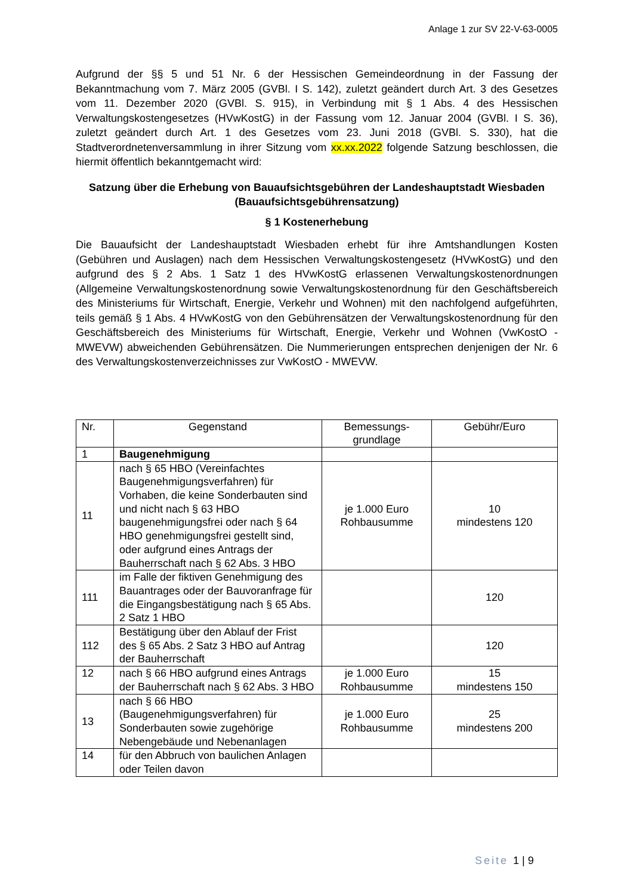Anlage 1 zur SV 22-V-63-0005
Aufgrund der §§ 5 und 51 Nr. 6 der Hessischen Gemeindeordnung in der Fassung der Bekanntmachung vom 7. März 2005 (GVBl. I S. 142), zuletzt geändert durch Art. 3 des Gesetzes vom 11. Dezember 2020 (GVBl. S. 915), in Verbindung mit § 1 Abs. 4 des Hessischen Verwaltungskostengesetzes (HVwKostG) in der Fassung vom 12. Januar 2004 (GVBl. I S. 36), zuletzt geändert durch Art. 1 des Gesetzes vom 23. Juni 2018 (GVBl. S. 330), hat die Stadtverordnetenversammlung in ihrer Sitzung vom xx.xx.2022 folgende Satzung beschlossen, die hiermit öffentlich bekanntgemacht wird:
Satzung über die Erhebung von Bauaufsichtsgebühren der Landeshauptstadt Wiesbaden (Bauaufsichtsgebührensatzung)
§ 1 Kostenerhebung
Die Bauaufsicht der Landeshauptstadt Wiesbaden erhebt für ihre Amtshandlungen Kosten (Gebühren und Auslagen) nach dem Hessischen Verwaltungskostengesetz (HVwKostG) und den aufgrund des § 2 Abs. 1 Satz 1 des HVwKostG erlassenen Verwaltungskostenordnungen (Allgemeine Verwaltungskostenordnung sowie Verwaltungskostenordnung für den Geschäftsbereich des Ministeriums für Wirtschaft, Energie, Verkehr und Wohnen) mit den nachfolgend aufgeführten, teils gemäß § 1 Abs. 4 HVwKostG von den Gebührensätzen der Verwaltungskostenordnung für den Geschäftsbereich des Ministeriums für Wirtschaft, Energie, Verkehr und Wohnen (VwKostO - MWEVW) abweichenden Gebührensätzen. Die Nummerierungen entsprechen denjenigen der Nr. 6 des Verwaltungskostenverzeichnisses zur VwKostO - MWEVW.
| Nr. | Gegenstand | Bemessungs- grundlage | Gebühr/Euro |
| --- | --- | --- | --- |
| 1 | Baugenehmigung | | |
| 11 | nach § 65 HBO (Vereinfachtes Baugenehmigungsverfahren) für Vorhaben, die keine Sonderbauten sind und nicht nach § 63 HBO baugenehmigungsfrei oder nach § 64 HBO genehmigungsfrei gestellt sind, oder aufgrund eines Antrags der Bauherrschaft nach § 62 Abs. 3 HBO | je 1.000 Euro Rohbausumme | 10 mindestens 120 |
| 111 | im Falle der fiktiven Genehmigung des Bauantrages oder der Bauvoranfrage für die Eingangsbestätigung nach § 65 Abs. 2 Satz 1 HBO | | 120 |
| 112 | Bestätigung über den Ablauf der Frist des § 65 Abs. 2 Satz 3 HBO auf Antrag der Bauherrschaft | | 120 |
| 12 | nach § 66 HBO aufgrund eines Antrags der Bauherrschaft nach § 62 Abs. 3 HBO | je 1.000 Euro Rohbausumme | 15 mindestens 150 |
| 13 | nach § 66 HBO (Baugenehmigungsverfahren) für Sonderbauten sowie zugehörige Nebengebäude und Nebenanlagen | je 1.000 Euro Rohbausumme | 25 mindestens 200 |
| 14 | für den Abbruch von baulichen Anlagen oder Teilen davon | | |
Seite 1 | 9